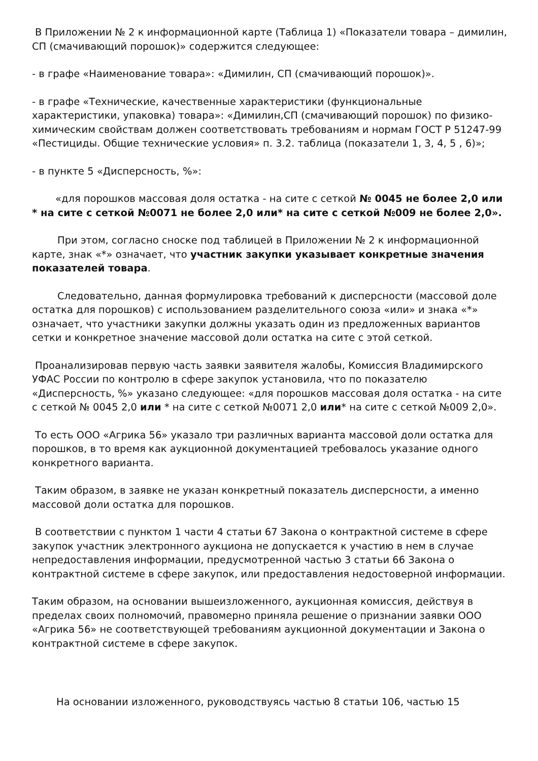В Приложении № 2 к информационной карте (Таблица 1) «Показатели товара – димилин, СП (смачивающий порошок)» содержится следующее:
- в графе «Наименование товара»: «Димилин, СП (смачивающий порошок)».
- в графе «Технические, качественные характеристики (функциональные характеристики, упаковка) товара»: «Димилин,СП (смачивающий порошок) по физико-химическим свойствам должен соответствовать требованиям и нормам ГОСТ Р 51247-99 «Пестициды. Общие технические условия» п. 3.2. таблица (показатели 1, 3, 4, 5 , 6)»;
- в пункте 5 «Дисперсность, %»:
«для порошков массовая доля остатка - на сите с сеткой № 0045 не более 2,0 или * на сите с сеткой №0071 не более 2,0 или* на сите с сеткой №009 не более 2,0».
При этом, согласно сноске под таблицей в Приложении № 2 к информационной карте, знак «*» означает, что участник закупки указывает конкретные значения показателей товара.
Следовательно, данная формулировка требований к дисперсности (массовой доле остатка для порошков) с использованием разделительного союза «или» и знака «*» означает, что участники закупки должны указать один из предложенных вариантов сетки и конкретное значение массовой доли остатка на сите с этой сеткой.
Проанализировав первую часть заявки заявителя жалобы, Комиссия Владимирского УФАС России по контролю в сфере закупок установила, что по показателю «Дисперсность, %» указано следующее: «для порошков массовая доля остатка - на сите с сеткой № 0045 2,0 или * на сите с сеткой №0071 2,0 или* на сите с сеткой №009 2,0».
То есть ООО «Агрика 56» указало три различных варианта массовой доли остатка для порошков, в то время как аукционной документацией требовалось указание одного конкретного варианта.
Таким образом, в заявке не указан конкретный показатель дисперсности, а именно массовой доли остатка для порошков.
В соответствии с пунктом 1 части 4 статьи 67 Закона о контрактной системе в сфере закупок участник электронного аукциона не допускается к участию в нем в случае непредоставления информации, предусмотренной частью 3 статьи 66 Закона о контрактной системе в сфере закупок, или предоставления недостоверной информации.
Таким образом, на основании вышеизложенного, аукционная комиссия, действуя в пределах своих полномочий, правомерно приняла решение о признании заявки ООО «Агрика 56» не соответствующей требованиям аукционной документации и Закона о контрактной системе в сфере закупок.
На основании изложенного, руководствуясь частью 8 статьи 106, частью 15